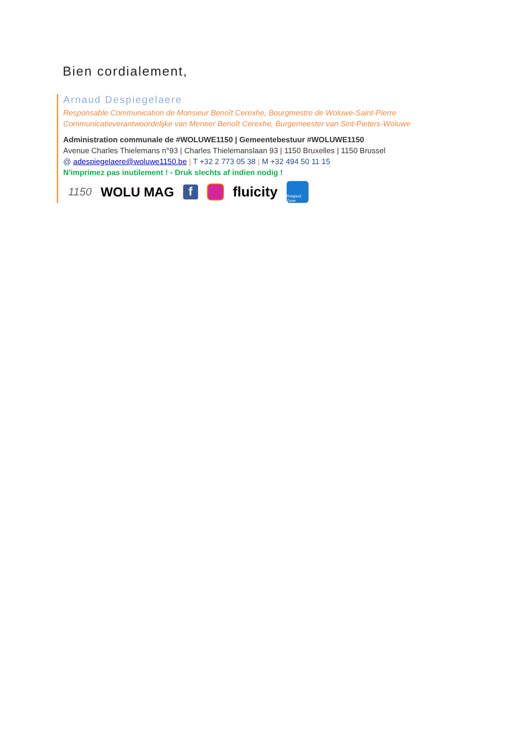Bien cordialement,
Arnaud Despiegelaere
Responsable Communication de Monsieur Benoît Cerexhe, Bourgmestre de Woluwe-Saint-Pierre
Communicatieverantwoordelijke van Meneer Benoît Cerexhe, Burgemeester van Sint-Pieters-Woluwe
Administration communale de #WOLUWE1150 | Gemeentebestuur #WOLUWE1150
Avenue Charles Thielemans n°93 | Charles Thielemanslaan 93 | 1150 Bruxelles | 1150 Brussel
@ adespiegelaere@woluwe1150.be | T +32 2 773 05 38 | M +32 494 50 11 15
N'imprimez pas inutilement ! - Druk slechts af indien nodig !
1150 WOLU MAG f fluicity Respect Zone